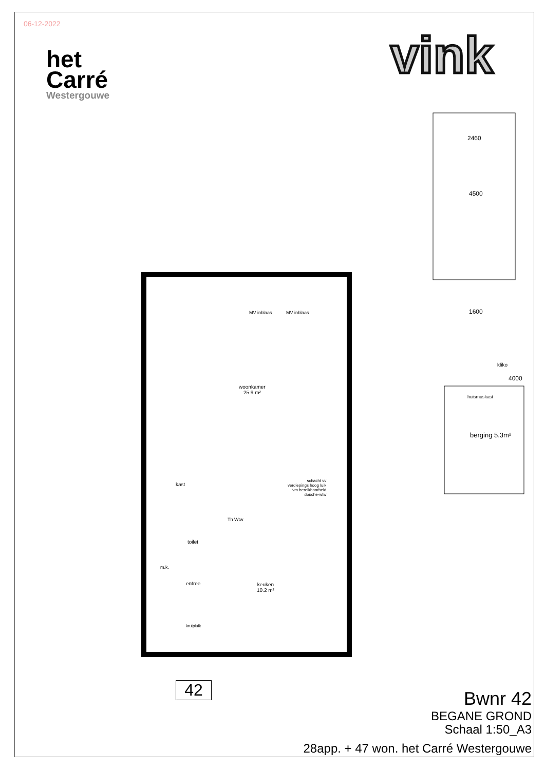06-12-2022
het
Carré
Westergouwe
vink
2460
4500
1600
4000
kliko
huismuskast
berging 5.3m²
MV inblaas MV inblaas
woonkamer
25.9 m²
kast
schacht vv
verdiepings hoog luik
ivm bereikbaarheid
douche-wtw
toilet
m.k.
entree
keuken
10.2 m²
kruipluik
Th Wtw
42
Bwnr 42
BEGANE GROND
Schaal 1:50_A3
28app. + 47 won. het Carré Westergouwe